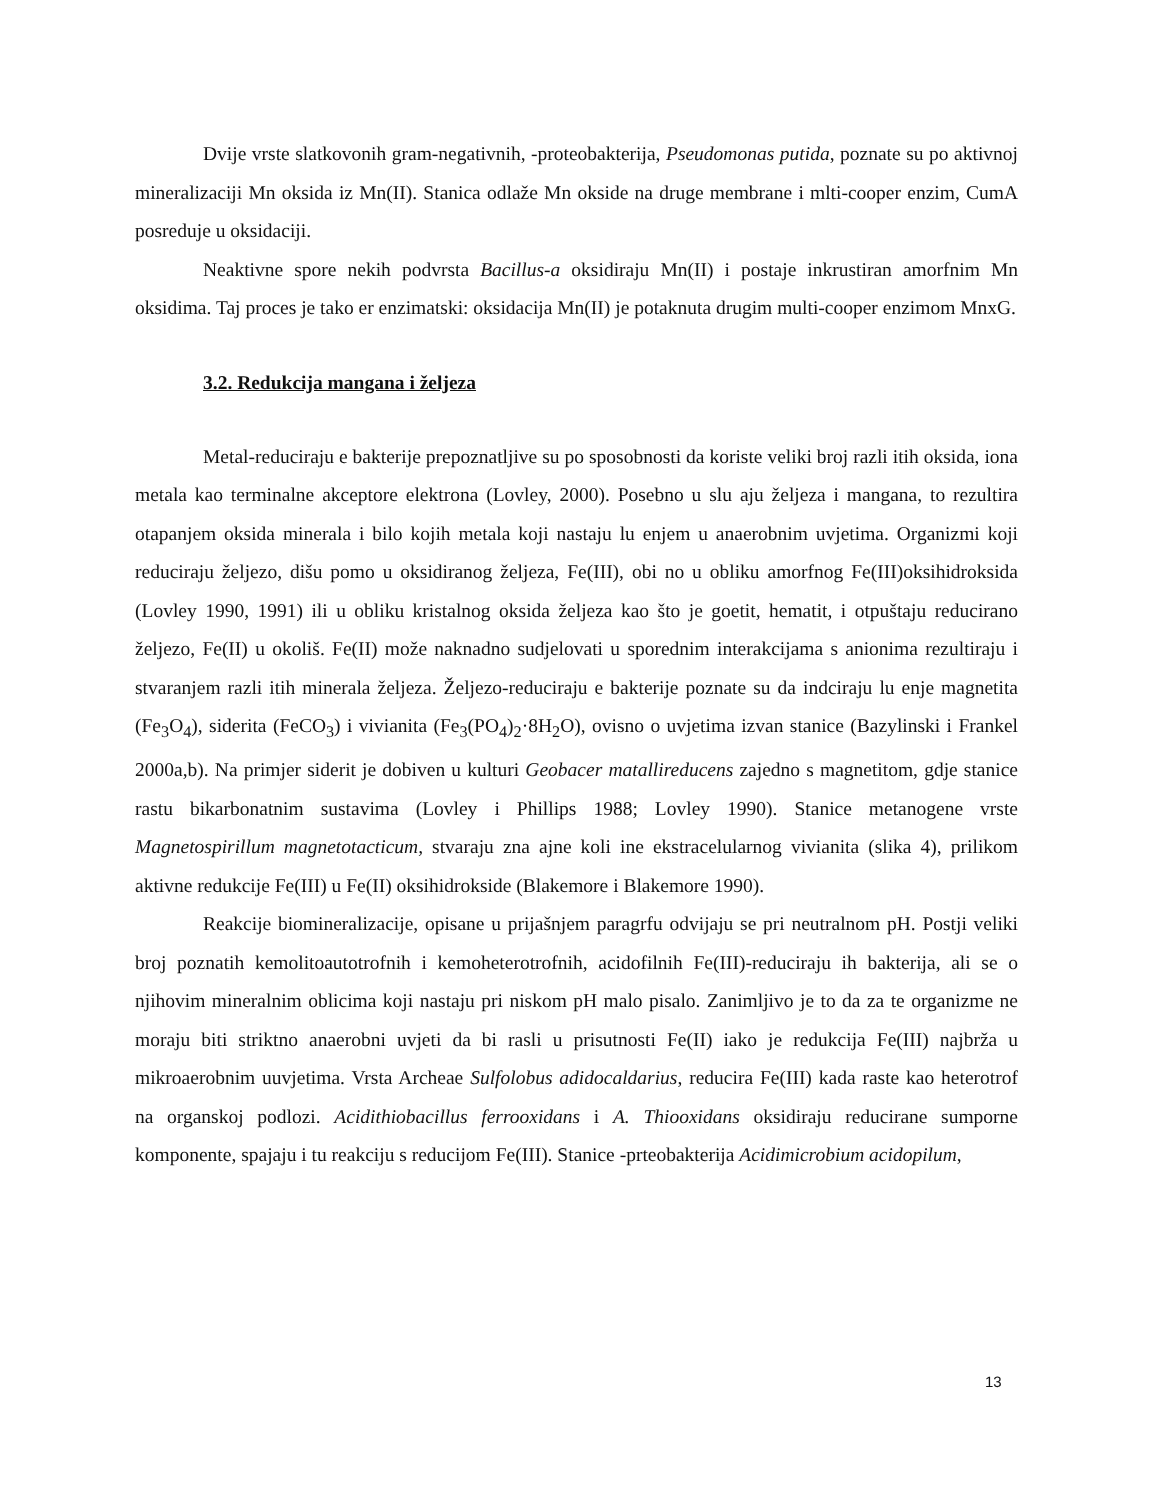Dvije vrste slatkovonih gram-negativnih, -proteobakterija, Pseudomonas putida, poznate su po aktivnoj mineralizaciji Mn oksida iz Mn(II). Stanica odlaže Mn okside na druge membrane i mlti-cooper enzim, CumA posreduje u oksidaciji.
Neaktivne spore nekih podvrsta Bacillus-a oksidiraju Mn(II) i postaje inkrustiran amorfnim Mn oksidima. Taj proces je tako er enzimatski: oksidacija Mn(II) je potaknuta drugim multi-cooper enzimom MnxG.
3.2. Redukcija mangana i željeza
Metal-reduciraju e bakterije prepoznatljive su po sposobnosti da koriste veliki broj razli itih oksida, iona metala kao terminalne akceptore elektrona (Lovley, 2000). Posebno u slu aju željeza i mangana, to rezultira otapanjem oksida minerala i bilo kojih metala koji nastaju lu enjem u anaerobnim uvjetima. Organizmi koji reduciraju željezo, dišu pomo u oksidiranog željeza, Fe(III), obi no u obliku amorfnog Fe(III)oksihidroksida (Lovley 1990, 1991) ili u obliku kristalnog oksida željeza kao što je goetit, hematit, i otpuštaju reducirano željezo, Fe(II) u okoliš. Fe(II) može naknadno sudjelovati u sporednim interakcijama s anionima rezultiraju i stvaranjem razli itih minerala željeza. Željezo-reduciraju e bakterije poznate su da indciraju lu enje magnetita (Fe<sub>3</sub>O<sub>4</sub>), siderita (FeCO<sub>3</sub>) i vivianita (Fe<sub>3</sub>(PO<sub>4</sub>)<sub>2</sub>·8H<sub>2</sub>O), ovisno o uvjetima izvan stanice (Bazylinski i Frankel 2000a,b). Na primjer siderit je dobiven u kulturi Geobacer matallireducens zajedno s magnetitom, gdje stanice rastu bikarbonatnim sustavima (Lovley i Phillips 1988; Lovley 1990). Stanice metanogene vrste Magnetospirillum magnetotacticum, stvaraju zna ajne koli ine ekstracelularnog vivianita (slika 4), prilikom aktivne redukcije Fe(III) u Fe(II) oksihidrokside (Blakemore i Blakemore 1990).
Reakcije biomineralizacije, opisane u prijašnjem paragrfu odvijaju se pri neutralnom pH. Postji veliki broj poznatih kemolitoautotrofnih i kemoheterotrofnih, acidofilnih Fe(III)-reduciraju ih bakterija, ali se o njihovim mineralnim oblicima koji nastaju pri niskom pH malo pisalo. Zanimljivo je to da za te organizme ne moraju biti striktno anaerobni uvjeti da bi rasli u prisutnosti Fe(II) iako je redukcija Fe(III) najbrža u mikroaerobnim uuvjetima. Vrsta Archeae Sulfolobus adidocaldarius, reducira Fe(III) kada raste kao heterotrof na organskoj podlozi. Acidithiobacillus ferrooxidans i A. Thiooxidans oksidiraju reducirane sumporne komponente, spajaju i tu reakciju s reducijom Fe(III). Stanice -prteobakterija Acidimicrobium acidopilum,
13